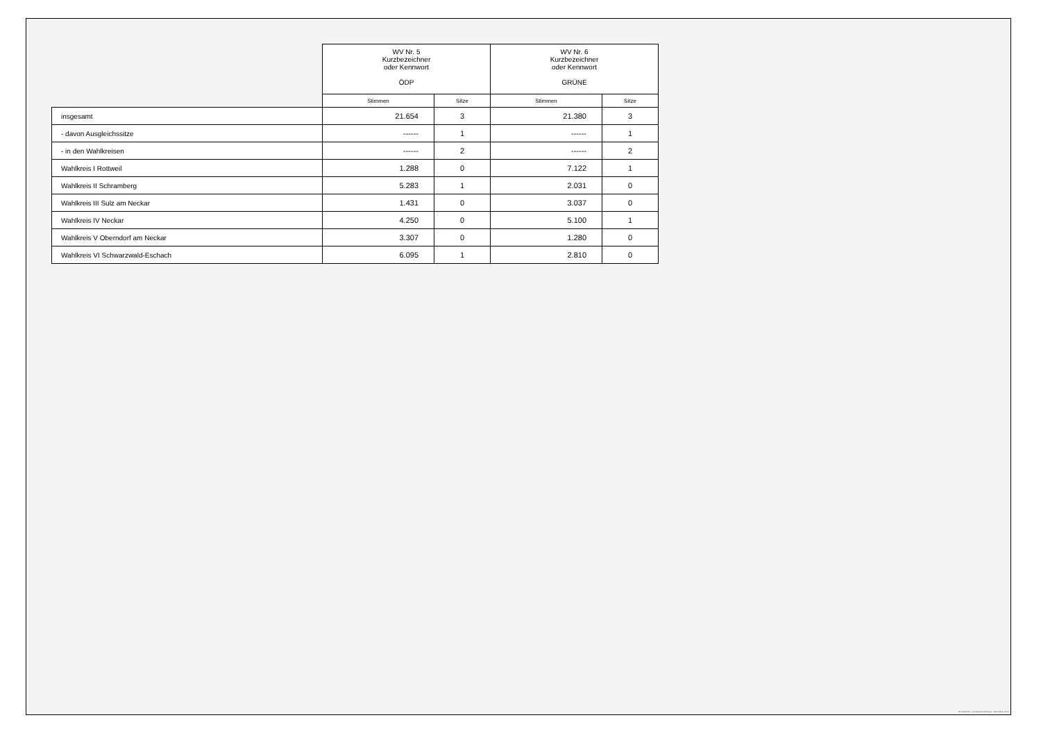| | WV Nr. 5 Kurzbezeichner oder Kennwort ÖDP | | WV Nr. 6 Kurzbezeichner oder Kennwort GRÜNE | |
| --- | --- | --- | --- | --- |
| | Stimmen | Sitze | Stimmen | Sitze |
| insgesamt | 21.654 | 3 | 21.380 | 3 |
| - davon Ausgleichssitze | ------ | 1 | ------ | 1 |
| - in den Wahlkreisen | ------ | 2 | ------ | 2 |
| Wahlkreis I Rottweil | 1.288 | 0 | 7.122 | 1 |
| Wahlkreis II Schramberg | 5.283 | 1 | 2.031 | 0 |
| Wahlkreis III Sulz am Neckar | 1.431 | 0 | 3.037 | 0 |
| Wahlkreis IV Neckar | 4.250 | 0 | 5.100 | 1 |
| Wahlkreis V Oberndorf am Neckar | 3.307 | 0 | 1.280 | 0 |
| Wahlkreis VI Schwarzwald-Eschach | 6.095 | 1 | 2.810 | 0 |
PC-Wahl 9.0 - Landratsamt Rottweil - 26.6.2014, 10:11